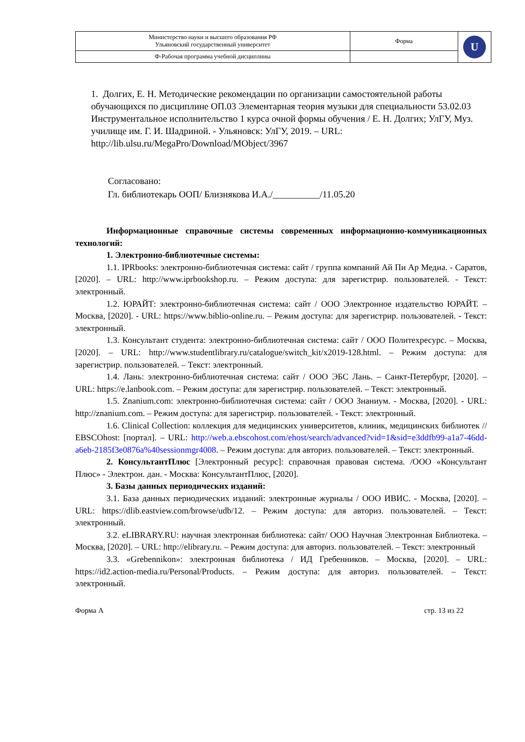| Министерство науки и высшего образования РФ Ульяновский государственный университет | Форма | U |
| Ф-Рабочая программа учебной дисциплины | | |
1. Долгих, Е. Н. Методические рекомендации по организации самостоятельной работы обучающихся по дисциплине ОП.03 Элементарная теория музыки для специальности 53.02.03 Инструментальное исполнительство 1 курса очной формы обучения / Е. Н. Долгих; УлГУ, Муз. училище им. Г. И. Шадриной. - Ульяновск: УлГУ, 2019. – URL: http://lib.ulsu.ru/MegaPro/Download/MObject/3967
Согласовано:
Гл. библиотекарь ООП/ Близнякова И.А./__________/11.05.20
Информационные справочные системы современных информационно-коммуникационных технологий:
1. Электронно-библиотечные системы:
1.1. IPRbooks: электронно-библиотечная система: сайт / группа компаний Ай Пи Ар Медиа. - Саратов, [2020]. – URL: http://www.iprbookshop.ru. – Режим доступа: для зарегистрир. пользователей. - Текст: электронный.
1.2. ЮРАЙТ: электронно-библиотечная система: сайт / ООО Электронное издательство ЮРАЙТ. – Москва, [2020]. - URL: https://www.biblio-online.ru. – Режим доступа: для зарегистрир. пользователей. - Текст: электронный.
1.3. Консультант студента: электронно-библиотечная система: сайт / ООО Политехресурс. – Москва, [2020]. – URL: http://www.studentlibrary.ru/catalogue/switch_kit/x2019-128.html. – Режим доступа: для зарегистрир. пользователей. – Текст: электронный.
1.4. Лань: электронно-библиотечная система: сайт / ООО ЭБС Лань. – Санкт-Петербург, [2020]. – URL: https://e.lanbook.com. – Режим доступа: для зарегистрир. пользователей. – Текст: электронный.
1.5. Znanium.com: электронно-библиотечная система: сайт / ООО Знаниум. - Москва, [2020]. - URL: http://znanium.com. – Режим доступа: для зарегистрир. пользователей. - Текст: электронный.
1.6. Clinical Collection: коллекция для медицинских университетов, клиник, медицинских библиотек // EBSCOhost: [портал]. – URL: http://web.a.ebscohost.com/ehost/search/advanced?vid=1&sid=e3ddfb99-a1a7-46dd-a6eb-2185f3e0876a%40sessionmgr4008. – Режим доступа: для авториз. пользователей. – Текст: электронный.
2. КонсультантПлюс [Электронный ресурс]: справочная правовая система. /ООО «Консультант Плюс» - Электрон. дан. - Москва: КонсультантПлюс, [2020].
3. Базы данных периодических изданий:
3.1. База данных периодических изданий: электронные журналы / ООО ИВИС. - Москва, [2020]. – URL: https://dlib.eastview.com/browse/udb/12. – Режим доступа: для авториз. пользователей. – Текст: электронный.
3.2. eLIBRARY.RU: научная электронная библиотека: сайт/ ООО Научная Электронная Библиотека. – Москва, [2020]. – URL: http://elibrary.ru. – Режим доступа: для авториз. пользователей. – Текст: электронный
3.3. «Grebennikon»: электронная библиотека / ИД Гребенников. – Москва, [2020]. – URL: https://id2.action-media.ru/Personal/Products. – Режим доступа: для авториз. пользователей. – Текст: электронный.
Форма А стр. 13 из 22